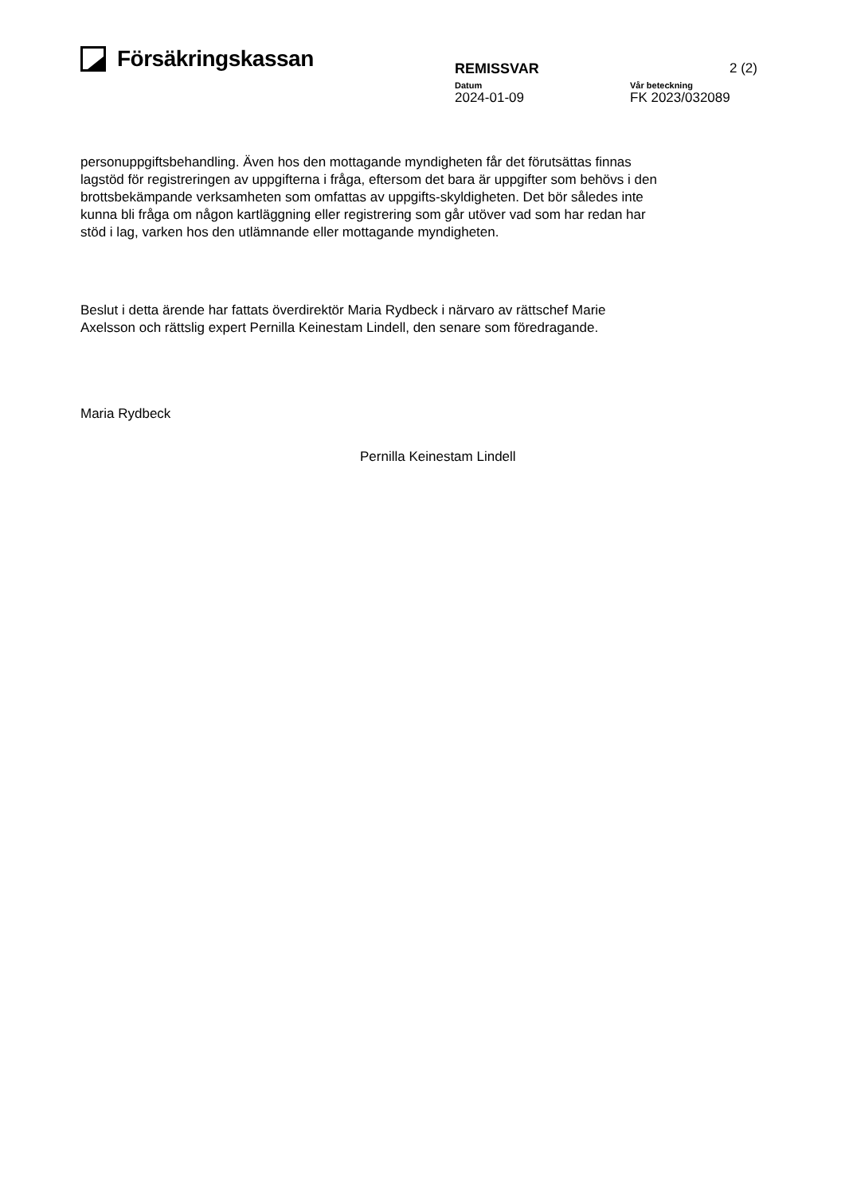Försäkringskassan
REMISSVAR 2 (2)
Datum Vår beteckning
2024-01-09 FK 2023/032089
personuppgiftsbehandling. Även hos den mottagande myndigheten får det förutsättas finnas lagstöd för registreringen av uppgifterna i fråga, eftersom det bara är uppgifter som behövs i den brottsbekämpande verksamheten som omfattas av uppgifts-skyldigheten. Det bör således inte kunna bli fråga om någon kartläggning eller registrering som går utöver vad som har redan har stöd i lag, varken hos den utlämnande eller mottagande myndigheten.
Beslut i detta ärende har fattats överdirektör Maria Rydbeck i närvaro av rättschef Marie Axelsson och rättslig expert Pernilla Keinestam Lindell, den senare som föredragande.
Maria Rydbeck
Pernilla Keinestam Lindell